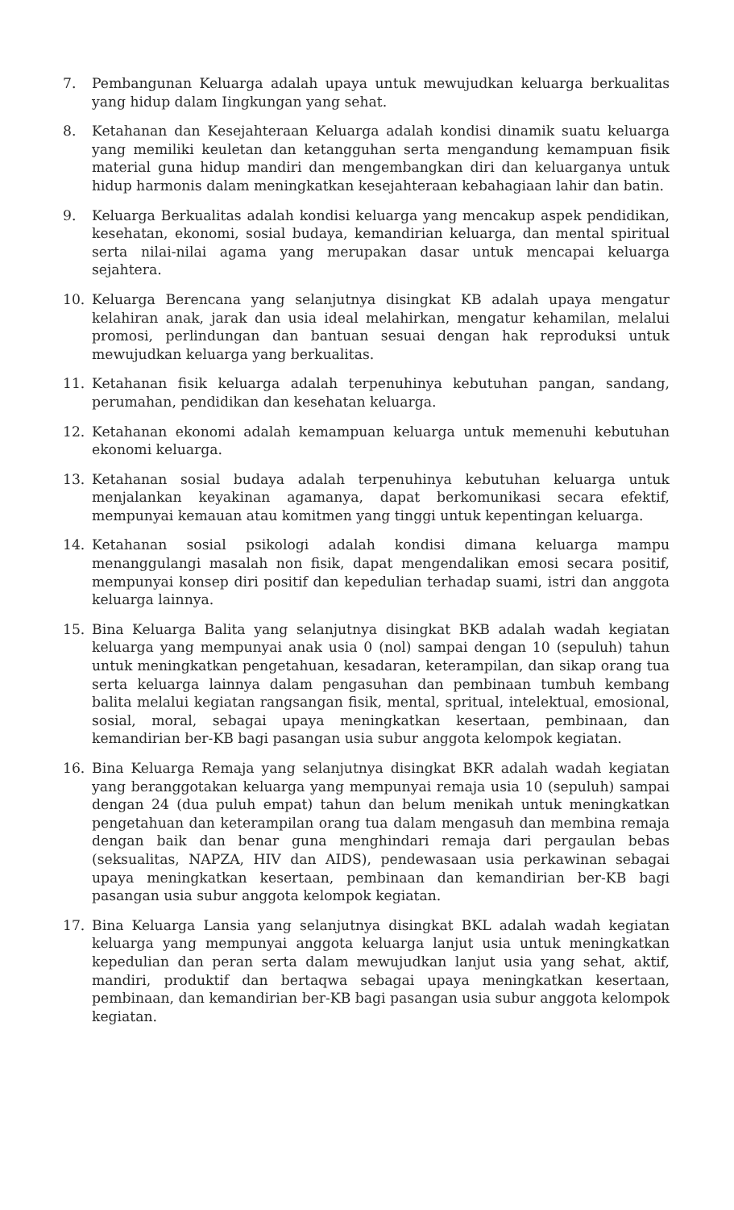7. Pembangunan Keluarga adalah upaya untuk mewujudkan keluarga berkualitas yang hidup dalam Iingkungan yang sehat.
8. Ketahanan dan Kesejahteraan Keluarga adalah kondisi dinamik suatu keluarga yang memiliki keuletan dan ketangguhan serta mengandung kemampuan fisik material guna hidup mandiri dan mengembangkan diri dan keluarganya untuk hidup harmonis dalam meningkatkan kesejahteraan kebahagiaan lahir dan batin.
9. Keluarga Berkualitas adalah kondisi keluarga yang mencakup aspek pendidikan, kesehatan, ekonomi, sosial budaya, kemandirian keluarga, dan mental spiritual serta nilai-nilai agama yang merupakan dasar untuk mencapai keluarga sejahtera.
10. Keluarga Berencana yang selanjutnya disingkat KB adalah upaya mengatur kelahiran anak, jarak dan usia ideal melahirkan, mengatur kehamilan, melalui promosi, perlindungan dan bantuan sesuai dengan hak reproduksi untuk mewujudkan keluarga yang berkualitas.
11. Ketahanan fisik keluarga adalah terpenuhinya kebutuhan pangan, sandang, perumahan, pendidikan dan kesehatan keluarga.
12. Ketahanan ekonomi adalah kemampuan keluarga untuk memenuhi kebutuhan ekonomi keluarga.
13. Ketahanan sosial budaya adalah terpenuhinya kebutuhan keluarga untuk menjalankan keyakinan agamanya, dapat berkomunikasi secara efektif, mempunyai kemauan atau komitmen yang tinggi untuk kepentingan keluarga.
14. Ketahanan sosial psikologi adalah kondisi dimana keluarga mampu menanggulangi masalah non fisik, dapat mengendalikan emosi secara positif, mempunyai konsep diri positif dan kepedulian terhadap suami, istri dan anggota keluarga lainnya.
15. Bina Keluarga Balita yang selanjutnya disingkat BKB adalah wadah kegiatan keluarga yang mempunyai anak usia 0 (nol) sampai dengan 10 (sepuluh) tahun untuk meningkatkan pengetahuan, kesadaran, keterampilan, dan sikap orang tua serta keluarga lainnya dalam pengasuhan dan pembinaan tumbuh kembang balita melalui kegiatan rangsangan fisik, mental, spritual, intelektual, emosional, sosial, moral, sebagai upaya meningkatkan kesertaan, pembinaan, dan kemandirian ber-KB bagi pasangan usia subur anggota kelompok kegiatan.
16. Bina Keluarga Remaja yang selanjutnya disingkat BKR adalah wadah kegiatan yang beranggotakan keluarga yang mempunyai remaja usia 10 (sepuluh) sampai dengan 24 (dua puluh empat) tahun dan belum menikah untuk meningkatkan pengetahuan dan keterampilan orang tua dalam mengasuh dan membina remaja dengan baik dan benar guna menghindari remaja dari pergaulan bebas (seksualitas, NAPZA, HIV dan AIDS), pendewasaan usia perkawinan sebagai upaya meningkatkan kesertaan, pembinaan dan kemandirian ber-KB bagi pasangan usia subur anggota kelompok kegiatan.
17. Bina Keluarga Lansia yang selanjutnya disingkat BKL adalah wadah kegiatan keluarga yang mempunyai anggota keluarga lanjut usia untuk meningkatkan kepedulian dan peran serta dalam mewujudkan lanjut usia yang sehat, aktif, mandiri, produktif dan bertaqwa sebagai upaya meningkatkan kesertaan, pembinaan, dan kemandirian ber-KB bagi pasangan usia subur anggota kelompok kegiatan.